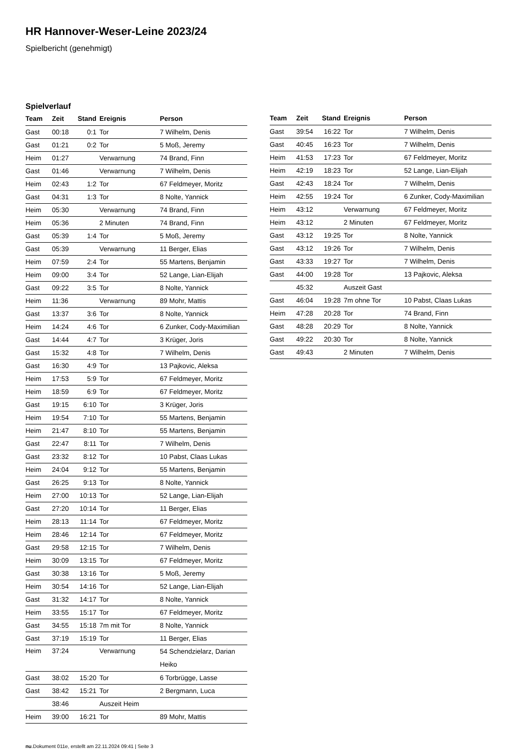HR Hannover-Weser-Leine 2023/24
Spielbericht (genehmigt)
Spielverlauf
| Team | Zeit | Stand | Ereignis | Person |
| --- | --- | --- | --- | --- |
| Gast | 00:18 | 0:1 | Tor | 7 Wilhelm, Denis |
| Gast | 01:21 | 0:2 | Tor | 5 Moß, Jeremy |
| Heim | 01:27 | | Verwarnung | 74 Brand, Finn |
| Gast | 01:46 | | Verwarnung | 7 Wilhelm, Denis |
| Heim | 02:43 | 1:2 | Tor | 67 Feldmeyer, Moritz |
| Gast | 04:31 | 1:3 | Tor | 8 Nolte, Yannick |
| Heim | 05:30 | | Verwarnung | 74 Brand, Finn |
| Heim | 05:36 | | 2 Minuten | 74 Brand, Finn |
| Gast | 05:39 | 1:4 | Tor | 5 Moß, Jeremy |
| Gast | 05:39 | | Verwarnung | 11 Berger, Elias |
| Heim | 07:59 | 2:4 | Tor | 55 Martens, Benjamin |
| Heim | 09:00 | 3:4 | Tor | 52 Lange, Lian-Elijah |
| Gast | 09:22 | 3:5 | Tor | 8 Nolte, Yannick |
| Heim | 11:36 | | Verwarnung | 89 Mohr, Mattis |
| Gast | 13:37 | 3:6 | Tor | 8 Nolte, Yannick |
| Heim | 14:24 | 4:6 | Tor | 6 Zunker, Cody-Maximilian |
| Gast | 14:44 | 4:7 | Tor | 3 Krüger, Joris |
| Gast | 15:32 | 4:8 | Tor | 7 Wilhelm, Denis |
| Gast | 16:30 | 4:9 | Tor | 13 Pajkovic, Aleksa |
| Heim | 17:53 | 5:9 | Tor | 67 Feldmeyer, Moritz |
| Heim | 18:59 | 6:9 | Tor | 67 Feldmeyer, Moritz |
| Gast | 19:15 | 6:10 | Tor | 3 Krüger, Joris |
| Heim | 19:54 | 7:10 | Tor | 55 Martens, Benjamin |
| Heim | 21:47 | 8:10 | Tor | 55 Martens, Benjamin |
| Gast | 22:47 | 8:11 | Tor | 7 Wilhelm, Denis |
| Gast | 23:32 | 8:12 | Tor | 10 Pabst, Claas Lukas |
| Heim | 24:04 | 9:12 | Tor | 55 Martens, Benjamin |
| Gast | 26:25 | 9:13 | Tor | 8 Nolte, Yannick |
| Heim | 27:00 | 10:13 | Tor | 52 Lange, Lian-Elijah |
| Gast | 27:20 | 10:14 | Tor | 11 Berger, Elias |
| Heim | 28:13 | 11:14 | Tor | 67 Feldmeyer, Moritz |
| Heim | 28:46 | 12:14 | Tor | 67 Feldmeyer, Moritz |
| Gast | 29:58 | 12:15 | Tor | 7 Wilhelm, Denis |
| Heim | 30:09 | 13:15 | Tor | 67 Feldmeyer, Moritz |
| Gast | 30:38 | 13:16 | Tor | 5 Moß, Jeremy |
| Heim | 30:54 | 14:16 | Tor | 52 Lange, Lian-Elijah |
| Gast | 31:32 | 14:17 | Tor | 8 Nolte, Yannick |
| Heim | 33:55 | 15:17 | Tor | 67 Feldmeyer, Moritz |
| Gast | 34:55 | 15:18 | 7m mit Tor | 8 Nolte, Yannick |
| Gast | 37:19 | 15:19 | Tor | 11 Berger, Elias |
| Heim | 37:24 | | Verwarnung | 54 Schendzielarz, Darian Heiko |
| Gast | 38:02 | 15:20 | Tor | 6 Torbrügge, Lasse |
| Gast | 38:42 | 15:21 | Tor | 2 Bergmann, Luca |
| | 38:46 | | Auszeit Heim | |
| Heim | 39:00 | 16:21 | Tor | 89 Mohr, Mattis |
| Team | Zeit | Stand | Ereignis | Person |
| --- | --- | --- | --- | --- |
| Gast | 39:54 | 16:22 | Tor | 7 Wilhelm, Denis |
| Gast | 40:45 | 16:23 | Tor | 7 Wilhelm, Denis |
| Heim | 41:53 | 17:23 | Tor | 67 Feldmeyer, Moritz |
| Heim | 42:19 | 18:23 | Tor | 52 Lange, Lian-Elijah |
| Gast | 42:43 | 18:24 | Tor | 7 Wilhelm, Denis |
| Heim | 42:55 | 19:24 | Tor | 6 Zunker, Cody-Maximilian |
| Heim | 43:12 | | Verwarnung | 67 Feldmeyer, Moritz |
| Heim | 43:12 | | 2 Minuten | 67 Feldmeyer, Moritz |
| Gast | 43:12 | 19:25 | Tor | 8 Nolte, Yannick |
| Gast | 43:12 | 19:26 | Tor | 7 Wilhelm, Denis |
| Gast | 43:33 | 19:27 | Tor | 7 Wilhelm, Denis |
| Gast | 44:00 | 19:28 | Tor | 13 Pajkovic, Aleksa |
| | 45:32 | | Auszeit Gast | |
| Gast | 46:04 | 19:28 | 7m ohne Tor | 10 Pabst, Claas Lukas |
| Heim | 47:28 | 20:28 | Tor | 74 Brand, Finn |
| Gast | 48:28 | 20:29 | Tor | 8 Nolte, Yannick |
| Gast | 49:22 | 20:30 | Tor | 8 Nolte, Yannick |
| Gast | 49:43 | | 2 Minuten | 7 Wilhelm, Denis |
nu.Dokument 011e, erstellt am 22.11.2024 09:41 | Seite 3